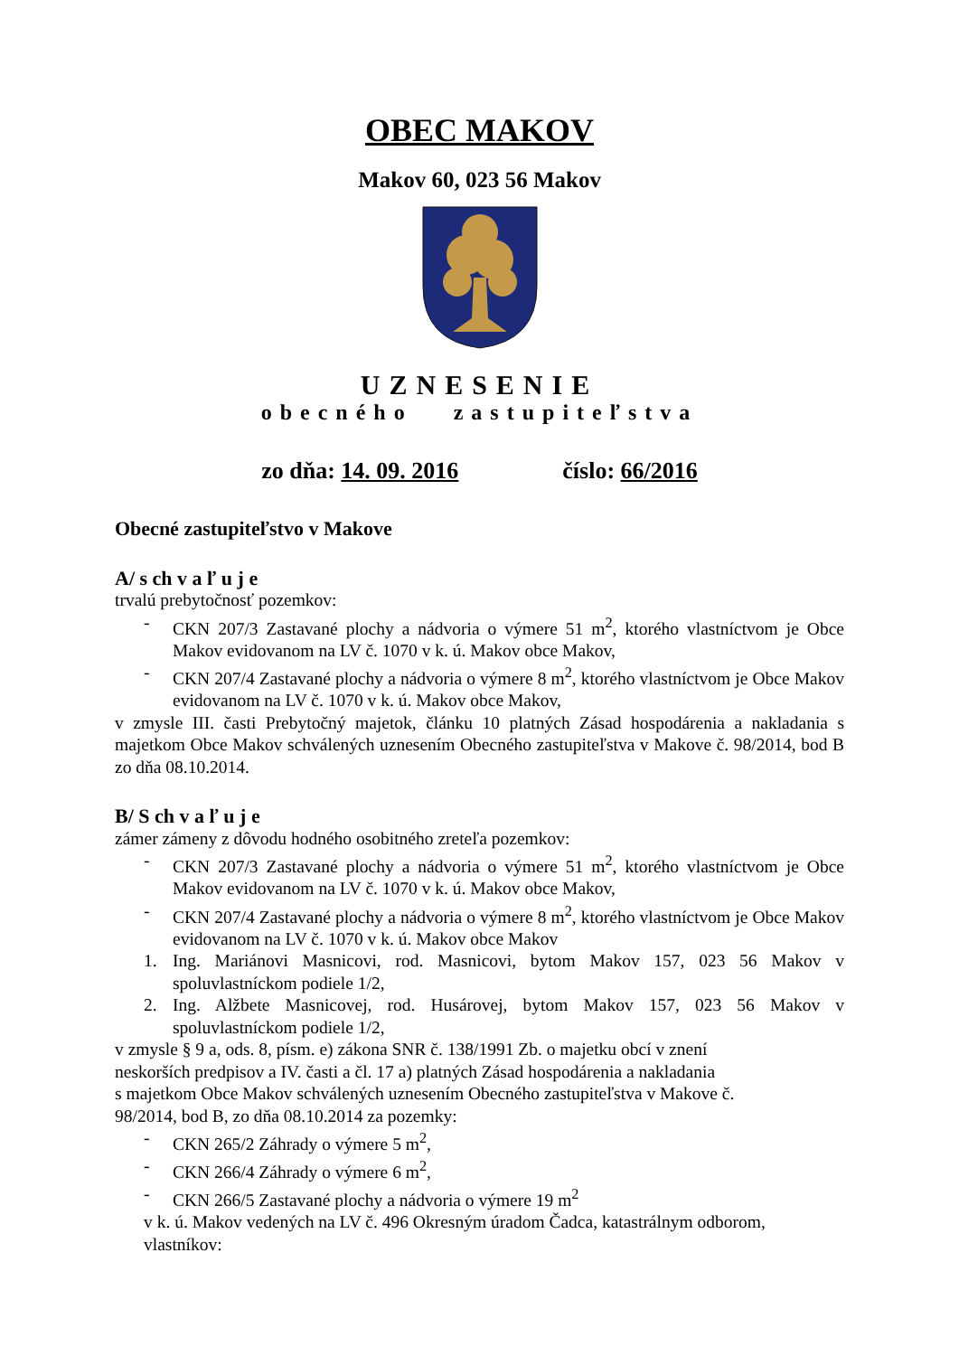OBEC MAKOV
Makov 60, 023 56 Makov
UZNESENIE
obecného zastupiteľstva
zo dňa: 14. 09. 2016 číslo: 66/2016
Obecné zastupiteľstvo v Makove
A/ s ch v a ľ u j e
trvalú prebytočnosť pozemkov:
- CKN 207/3 Zastavané plochy a nádvoria o výmere 51 m<sup>2</sup>, ktorého vlastníctvom je Obce Makov evidovanom na LV č. 1070 v k. ú. Makov obce Makov,
- CKN 207/4 Zastavané plochy a nádvoria o výmere 8 m<sup>2</sup>, ktorého vlastníctvom je Obce Makov evidovanom na LV č. 1070 v k. ú. Makov obce Makov,
v zmysle III. časti Prebytočný majetok, článku 10 platných Zásad hospodárenia a nakladania s majetkom Obce Makov schválených uznesením Obecného zastupiteľstva v Makove č. 98/2014, bod B zo dňa 08.10.2014.
B/ S ch v a ľ u j e
zámer zámeny z dôvodu hodného osobitného zreteľa pozemkov:
- CKN 207/3 Zastavané plochy a nádvoria o výmere 51 m<sup>2</sup>, ktorého vlastníctvom je Obce Makov evidovanom na LV č. 1070 v k. ú. Makov obce Makov,
- CKN 207/4 Zastavané plochy a nádvoria o výmere 8 m<sup>2</sup>, ktorého vlastníctvom je Obce Makov evidovanom na LV č. 1070 v k. ú. Makov obce Makov
1. Ing. Mariánovi Masnicovi, rod. Masnicovi, bytom Makov 157, 023 56 Makov v spoluvlastníckom podiele 1/2,
2. Ing. Alžbete Masnicovej, rod. Husárovej, bytom Makov 157, 023 56 Makov v spoluvlastníckom podiele 1/2,
v zmysle § 9 a, ods. 8, písm. e) zákona SNR č. 138/1991 Zb. o majetku obcí v znení
neskorších predpisov a IV. časti a čl. 17 a) platných Zásad hospodárenia a nakladania
s majetkom Obce Makov schválených uznesením Obecného zastupiteľstva v Makove č.
98/2014, bod B, zo dňa 08.10.2014 za pozemky:
- CKN 265/2 Záhrady o výmere 5 m<sup>2</sup>,
- CKN 266/4 Záhrady o výmere 6 m<sup>2</sup>,
- CKN 266/5 Zastavané plochy a nádvoria o výmere 19 m<sup>2</sup>
v k. ú. Makov vedených na LV č. 496 Okresným úradom Čadca, katastrálnym odborom,
vlastníkov: